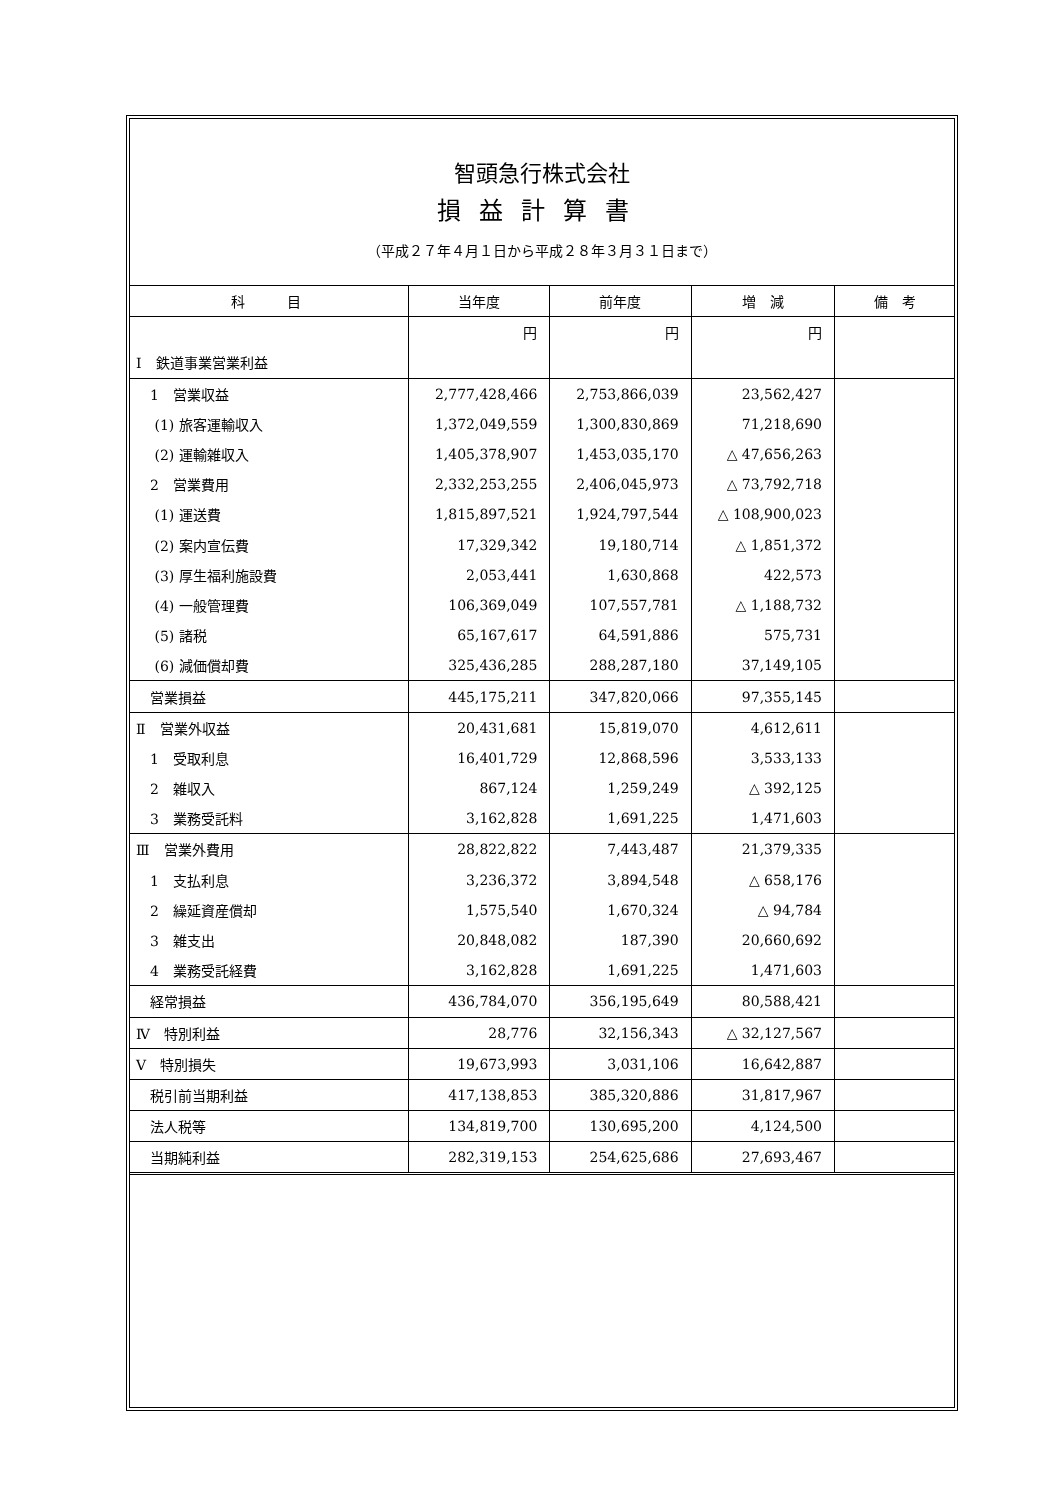智頭急行株式会社
損益計算書
（平成２７年４月１日から平成２８年３月３１日まで）
| 科 目 | 当年度 | 前年度 | 増 減 | 備 考 |
| --- | --- | --- | --- | --- |
| | 円 | 円 | 円 | |
| Ⅰ 鉄道事業営業利益 | | | | |
| 1 営業収益 | 2,777,428,466 | 2,753,866,039 | 23,562,427 | |
| (1) 旅客運輸収入 | 1,372,049,559 | 1,300,830,869 | 71,218,690 | |
| (2) 運輸雑収入 | 1,405,378,907 | 1,453,035,170 | △ 47,656,263 | |
| 2 営業費用 | 2,332,253,255 | 2,406,045,973 | △ 73,792,718 | |
| (1) 運送費 | 1,815,897,521 | 1,924,797,544 | △ 108,900,023 | |
| (2) 案内宣伝費 | 17,329,342 | 19,180,714 | △ 1,851,372 | |
| (3) 厚生福利施設費 | 2,053,441 | 1,630,868 | 422,573 | |
| (4) 一般管理費 | 106,369,049 | 107,557,781 | △ 1,188,732 | |
| (5) 諸税 | 65,167,617 | 64,591,886 | 575,731 | |
| (6) 減価償却費 | 325,436,285 | 288,287,180 | 37,149,105 | |
| 営業損益 | 445,175,211 | 347,820,066 | 97,355,145 | |
| Ⅱ 営業外収益 | 20,431,681 | 15,819,070 | 4,612,611 | |
| 1 受取利息 | 16,401,729 | 12,868,596 | 3,533,133 | |
| 2 雑収入 | 867,124 | 1,259,249 | △ 392,125 | |
| 3 業務受託料 | 3,162,828 | 1,691,225 | 1,471,603 | |
| Ⅲ 営業外費用 | 28,822,822 | 7,443,487 | 21,379,335 | |
| 1 支払利息 | 3,236,372 | 3,894,548 | △ 658,176 | |
| 2 繰延資産償却 | 1,575,540 | 1,670,324 | △ 94,784 | |
| 3 雑支出 | 20,848,082 | 187,390 | 20,660,692 | |
| 4 業務受託経費 | 3,162,828 | 1,691,225 | 1,471,603 | |
| 経常損益 | 436,784,070 | 356,195,649 | 80,588,421 | |
| Ⅳ 特別利益 | 28,776 | 32,156,343 | △ 32,127,567 | |
| Ⅴ 特別損失 | 19,673,993 | 3,031,106 | 16,642,887 | |
| 税引前当期利益 | 417,138,853 | 385,320,886 | 31,817,967 | |
| 法人税等 | 134,819,700 | 130,695,200 | 4,124,500 | |
| 当期純利益 | 282,319,153 | 254,625,686 | 27,693,467 | |